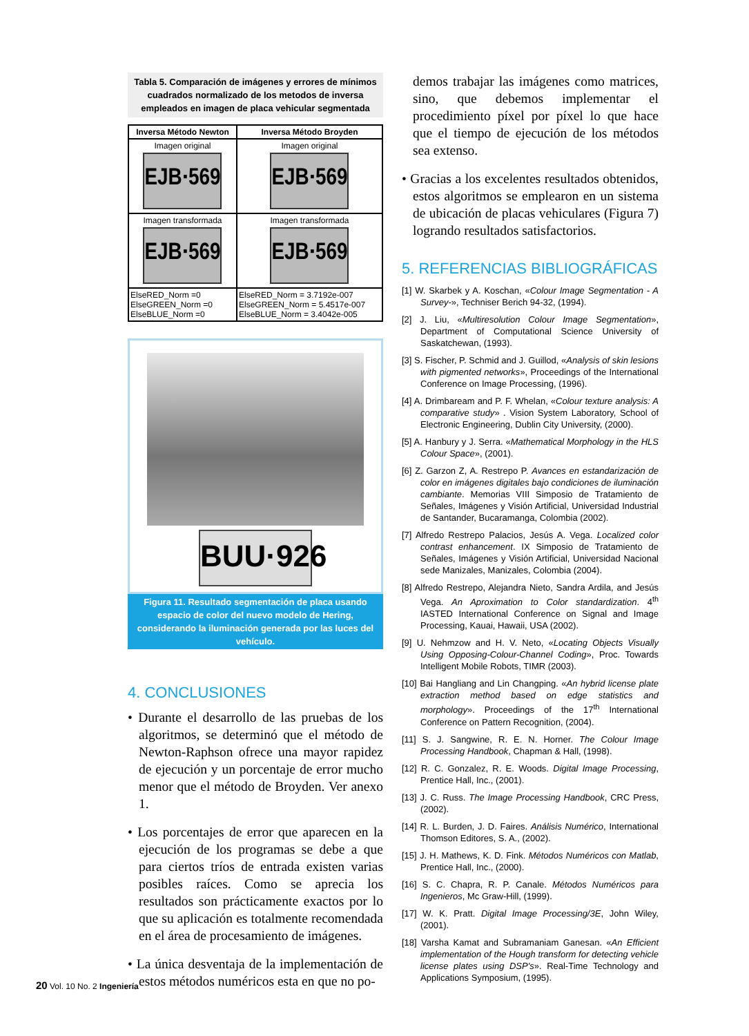Tabla 5. Comparación de imágenes y errores de mínimos cuadrados normalizado de los metodos de inversa empleados en imagen de placa vehicular segmentada
| Inversa Método Newton | Inversa Método Broyden |
| --- | --- |
| Imagen original EJB·569 | Imagen original EJB·569 |
| Imagen transformada EJB·569 | Imagen transformada EJB·569 |
| ElseRED_Norm =0 ElseGREEN_Norm =0 ElseBLUE_Norm =0 | ElseRED_Norm = 3.7192e-007 ElseGREEN_Norm = 5.4517e-007 ElseBLUE_Norm = 3.4042e-005 |
BUU·926
Figura 11. Resultado segmentación de placa usando espacio de color del nuevo modelo de Hering, considerando la iluminación generada por las luces del vehículo.
4. CONCLUSIONES
• Durante el desarrollo de las pruebas de los algoritmos, se determinó que el método de Newton-Raphson ofrece una mayor rapidez de ejecución y un porcentaje de error mucho menor que el método de Broyden. Ver anexo 1.
• Los porcentajes de error que aparecen en la ejecución de los programas se debe a que para ciertos tríos de entrada existen varias posibles raíces. Como se aprecia los resultados son prácticamente exactos por lo que su aplicación es totalmente recomendada en el área de procesamiento de imágenes.
• La única desventaja de la implementación de estos métodos numéricos esta en que no po-
demos trabajar las imágenes como matrices, sino, que debemos implementar el procedimiento píxel por píxel lo que hace que el tiempo de ejecución de los métodos sea extenso.
• Gracias a los excelentes resultados obtenidos, estos algoritmos se emplearon en un sistema de ubicación de placas vehiculares (Figura 7) logrando resultados satisfactorios.
5. REFERENCIAS BIBLIOGRÁFICAS
[1] W. Skarbek y A. Koschan, «Colour Image Segmentation - A Survey-», Techniser Berich 94-32, (1994).
[2] J. Liu, «Multiresolution Colour Image Segmentation», Department of Computational Science University of Saskatchewan, (1993).
[3] S. Fischer, P. Schmid and J. Guillod, «Analysis of skin lesions with pigmented networks», Proceedings of the International Conference on Image Processing, (1996).
[4] A. Drimbaream and P. F. Whelan, «Colour texture analysis: A comparative study» . Vision System Laboratory, School of Electronic Engineering, Dublin City University, (2000).
[5] A. Hanbury y J. Serra. «Mathematical Morphology in the HLS Colour Space», (2001).
[6] Z. Garzon Z, A. Restrepo P. Avances en estandarización de color en imágenes digitales bajo condiciones de iluminación cambiante. Memorias VIII Simposio de Tratamiento de Señales, Imágenes y Visión Artificial, Universidad Industrial de Santander, Bucaramanga, Colombia (2002).
[7] Alfredo Restrepo Palacios, Jesús A. Vega. Localized color contrast enhancement. IX Simposio de Tratamiento de Señales, Imágenes y Visión Artificial, Universidad Nacional sede Manizales, Manizales, Colombia (2004).
[8] Alfredo Restrepo, Alejandra Nieto, Sandra Ardila, and Jesús Vega. An Aproximation to Color standardization. 4<sup>th</sup> IASTED International Conference on Signal and Image Processing, Kauai, Hawaii, USA (2002).
[9] U. Nehmzow and H. V. Neto, «Locating Objects Visually Using Opposing-Colour-Channel Coding», Proc. Towards Intelligent Mobile Robots, TIMR (2003).
[10] Bai Hangliang and Lin Changping. «An hybrid license plate extraction method based on edge statistics and morphology». Proceedings of the 17<sup>th</sup> International Conference on Pattern Recognition, (2004).
[11] S. J. Sangwine, R. E. N. Horner. The Colour Image Processing Handbook, Chapman & Hall, (1998).
[12] R. C. Gonzalez, R. E. Woods. Digital Image Processing, Prentice Hall, Inc., (2001).
[13] J. C. Russ. The Image Processing Handbook, CRC Press, (2002).
[14] R. L. Burden, J. D. Faires. Análisis Numérico, International Thomson Editores, S. A., (2002).
[15] J. H. Mathews, K. D. Fink. Métodos Numéricos con Matlab, Prentice Hall, Inc., (2000).
[16] S. C. Chapra, R. P. Canale. Métodos Numéricos para Ingenieros, Mc Graw-Hill, (1999).
[17] W. K. Pratt. Digital Image Processing/3E, John Wiley, (2001).
[18] Varsha Kamat and Subramaniam Ganesan. «An Efficient implementation of the Hough transform for detecting vehicle license plates using DSP's». Real-Time Technology and Applications Symposium, (1995).
20 Vol. 10 No. 2 Ingeniería